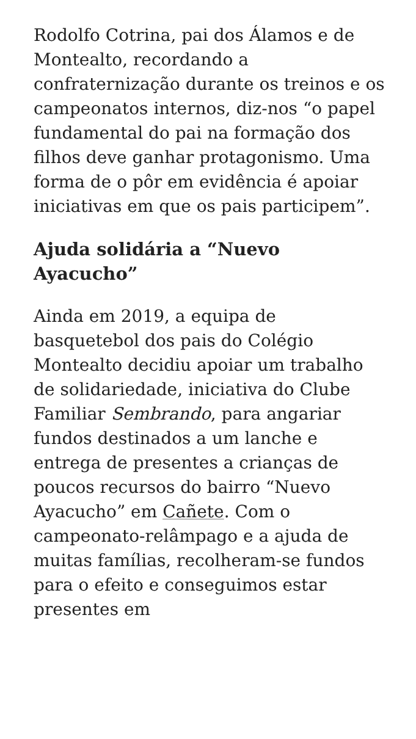Rodolfo Cotrina, pai dos Álamos e de Montealto, recordando a confraternização durante os treinos e os campeonatos internos, diz-nos “o papel fundamental do pai na formação dos filhos deve ganhar protagonismo. Uma forma de o pôr em evidência é apoiar iniciativas em que os pais participem”.
Ajuda solidária a “Nuevo Ayacucho”
Ainda em 2019, a equipa de basquetebol dos pais do Colégio Montealto decidiu apoiar um trabalho de solidariedade, iniciativa do Clube Familiar Sembrando, para angariar fundos destinados a um lanche e entrega de presentes a crianças de poucos recursos do bairro “Nuevo Ayacucho” em Cañete. Com o campeonato-relâmpago e a ajuda de muitas famílias, recolheram-se fundos para o efeito e conseguimos estar presentes em